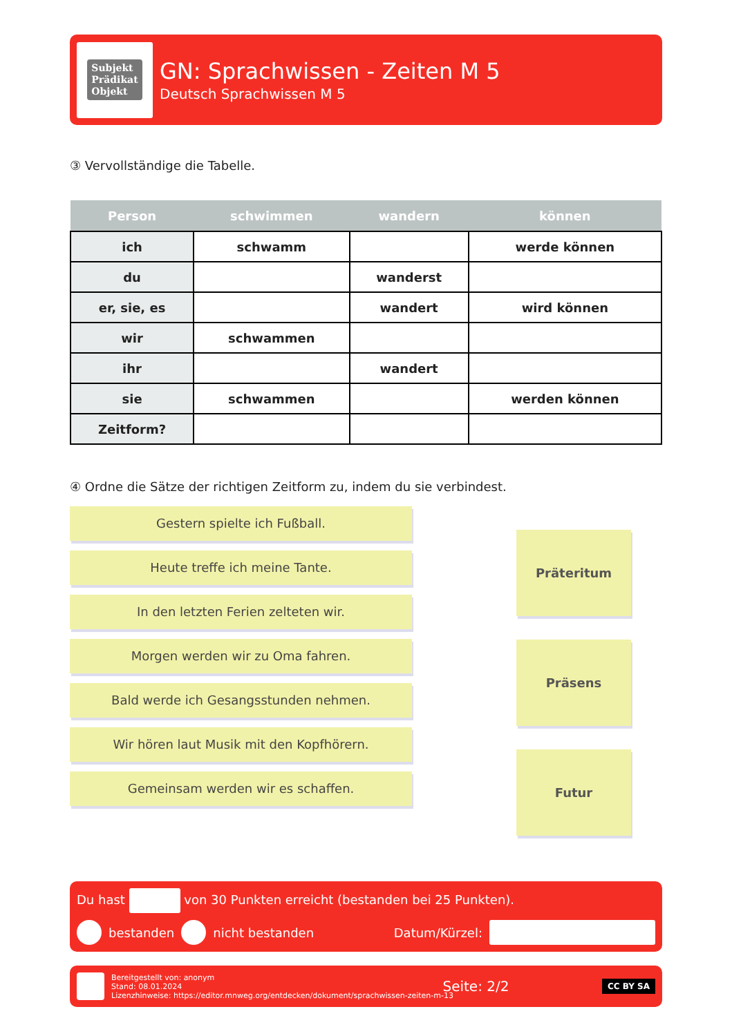Subjekt
Prädikat
Objekt
GN: Sprachwissen - Zeiten M 5
Deutsch Sprachwissen M 5
③ Vervollständige die Tabelle.
| Person | schwimmen | wandern | können |
| --- | --- | --- | --- |
| ich | schwamm | | werde können |
| du | | wanderst | |
| er, sie, es | | wandert | wird können |
| wir | schwammen | | |
| ihr | | wandert | |
| sie | schwammen | | werden können |
| Zeitform? | | | |
④ Ordne die Sätze der richtigen Zeitform zu, indem du sie verbindest.
Gestern spielte ich Fußball.
Heute treffe ich meine Tante.
In den letzten Ferien zelteten wir.
Morgen werden wir zu Oma fahren.
Bald werde ich Gesangsstunden nehmen.
Wir hören laut Musik mit den Kopfhörern.
Gemeinsam werden wir es schaffen.
Präteritum
Präsens
Futur
Du hast von 30 Punkten erreicht (bestanden bei 25 Punkten).
bestanden nicht bestanden Datum/Kürzel:
Bereitgestellt von: anonym
Stand: 08.01.2024
Lizenzhinweise: https://editor.mnweg.org/entdecken/dokument/sprachwissen-zeiten-m-13
Seite: 2/2
CC BY SA